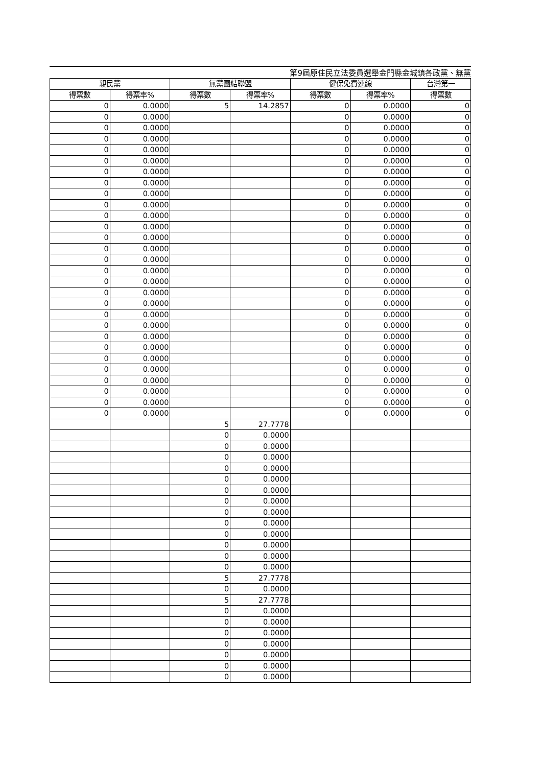第9屆原住民立法委員選舉金門縣金城鎮各政黨、無黨
| 親民黨 | | 無黨團結聯盟 | | 健保免費連線 | | 台灣第一 |
| --- | --- | --- | --- | --- | --- | --- |
| 得票數 | 得票率% | 得票數 | 得票率% | 得票數 | 得票率% | 得票數 |
| 0 | 0.0000 | 5 | 14.2857 | 0 | 0.0000 | 0 |
| 0 | 0.0000 | | | 0 | 0.0000 | 0 |
| 0 | 0.0000 | | | 0 | 0.0000 | 0 |
| 0 | 0.0000 | | | 0 | 0.0000 | 0 |
| 0 | 0.0000 | | | 0 | 0.0000 | 0 |
| 0 | 0.0000 | | | 0 | 0.0000 | 0 |
| 0 | 0.0000 | | | 0 | 0.0000 | 0 |
| 0 | 0.0000 | | | 0 | 0.0000 | 0 |
| 0 | 0.0000 | | | 0 | 0.0000 | 0 |
| 0 | 0.0000 | | | 0 | 0.0000 | 0 |
| 0 | 0.0000 | | | 0 | 0.0000 | 0 |
| 0 | 0.0000 | | | 0 | 0.0000 | 0 |
| 0 | 0.0000 | | | 0 | 0.0000 | 0 |
| 0 | 0.0000 | | | 0 | 0.0000 | 0 |
| 0 | 0.0000 | | | 0 | 0.0000 | 0 |
| 0 | 0.0000 | | | 0 | 0.0000 | 0 |
| 0 | 0.0000 | | | 0 | 0.0000 | 0 |
| 0 | 0.0000 | | | 0 | 0.0000 | 0 |
| 0 | 0.0000 | | | 0 | 0.0000 | 0 |
| 0 | 0.0000 | | | 0 | 0.0000 | 0 |
| 0 | 0.0000 | | | 0 | 0.0000 | 0 |
| 0 | 0.0000 | | | 0 | 0.0000 | 0 |
| 0 | 0.0000 | | | 0 | 0.0000 | 0 |
| 0 | 0.0000 | | | 0 | 0.0000 | 0 |
| 0 | 0.0000 | | | 0 | 0.0000 | 0 |
| 0 | 0.0000 | | | 0 | 0.0000 | 0 |
| 0 | 0.0000 | | | 0 | 0.0000 | 0 |
| 0 | 0.0000 | | | 0 | 0.0000 | 0 |
| 0 | 0.0000 | | | 0 | 0.0000 | 0 |
| | | 5 | 27.7778 | | | |
| | | 0 | 0.0000 | | | |
| | | 0 | 0.0000 | | | |
| | | 0 | 0.0000 | | | |
| | | 0 | 0.0000 | | | |
| | | 0 | 0.0000 | | | |
| | | 0 | 0.0000 | | | |
| | | 0 | 0.0000 | | | |
| | | 0 | 0.0000 | | | |
| | | 0 | 0.0000 | | | |
| | | 0 | 0.0000 | | | |
| | | 0 | 0.0000 | | | |
| | | 0 | 0.0000 | | | |
| | | 0 | 0.0000 | | | |
| | | 5 | 27.7778 | | | |
| | | 0 | 0.0000 | | | |
| | | 5 | 27.7778 | | | |
| | | 0 | 0.0000 | | | |
| | | 0 | 0.0000 | | | |
| | | 0 | 0.0000 | | | |
| | | 0 | 0.0000 | | | |
| | | 0 | 0.0000 | | | |
| | | 0 | 0.0000 | | | |
| | | 0 | 0.0000 | | | |